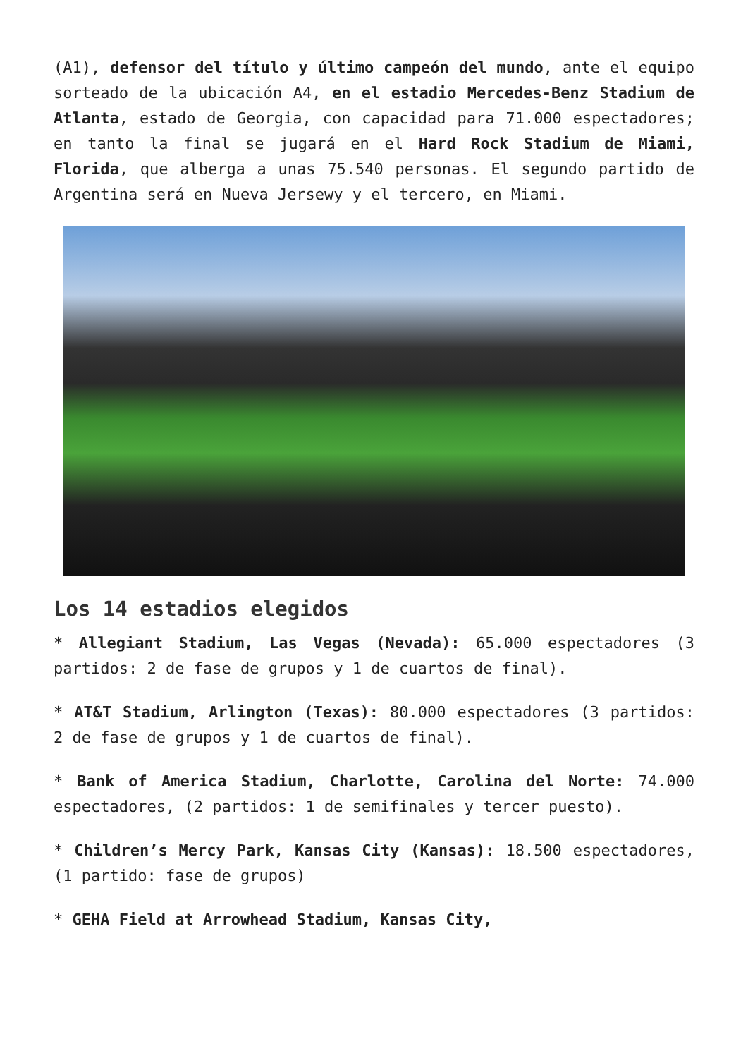(A1), defensor del título y último campeón del mundo, ante el equipo sorteado de la ubicación A4, en el estadio Mercedes-Benz Stadium de Atlanta, estado de Georgia, con capacidad para 71.000 espectadores; en tanto la final se jugará en el Hard Rock Stadium de Miami, Florida, que alberga a unas 75.540 personas. El segundo partido de Argentina será en Nueva Jersewy y el tercero, en Miami.
Los 14 estadios elegidos
* Allegiant Stadium, Las Vegas (Nevada): 65.000 espectadores (3 partidos: 2 de fase de grupos y 1 de cuartos de final).
* AT&T Stadium, Arlington (Texas): 80.000 espectadores (3 partidos: 2 de fase de grupos y 1 de cuartos de final).
* Bank of America Stadium, Charlotte, Carolina del Norte: 74.000 espectadores, (2 partidos: 1 de semifinales y tercer puesto).
* Children’s Mercy Park, Kansas City (Kansas): 18.500 espectadores, (1 partido: fase de grupos)
* GEHA Field at Arrowhead Stadium, Kansas City,